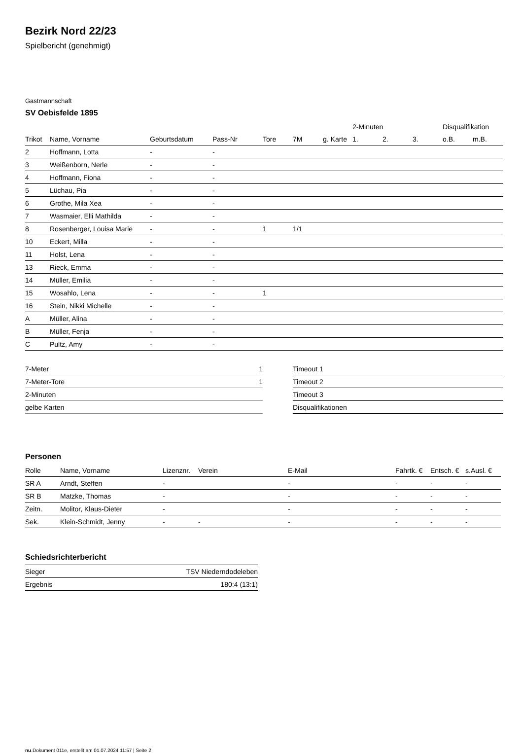Bezirk Nord 22/23
Spielbericht (genehmigt)
Gastmannschaft
SV Oebisfelde 1895
| | | | | | | | 2-Minuten | | | Disqualifikation | |
| --- | --- | --- | --- | --- | --- | --- | --- | --- | --- | --- | --- |
| Trikot | Name, Vorname | Geburtsdatum | Pass-Nr | Tore | 7M | g. Karte | 1. | 2. | 3. | o.B. | m.B. |
| 2 | Hoffmann, Lotta | - | - | | | | | | | | |
| 3 | Weißenborn, Nerle | - | - | | | | | | | | |
| 4 | Hoffmann, Fiona | - | - | | | | | | | | |
| 5 | Lüchau, Pia | - | - | | | | | | | | |
| 6 | Grothe, Mila Xea | - | - | | | | | | | | |
| 7 | Wasmaier, Elli Mathilda | - | - | | | | | | | | |
| 8 | Rosenberger, Louisa Marie | - | - | 1 | 1/1 | | | | | | |
| 10 | Eckert, Milla | - | - | | | | | | | | |
| 11 | Holst, Lena | - | - | | | | | | | | |
| 13 | Rieck, Emma | - | - | | | | | | | | |
| 14 | Müller, Emilia | - | - | | | | | | | | |
| 15 | Wosahlo, Lena | - | - | 1 | | | | | | | |
| 16 | Stein, Nikki Michelle | - | - | | | | | | | | |
| A | Müller, Alina | - | - | | | | | | | | |
| B | Müller, Fenja | - | - | | | | | | | | |
| C | Pultz, Amy | - | - | | | | | | | | |
| 7-Meter | 1 |
| 7-Meter-Tore | 1 |
| 2-Minuten | |
| gelbe Karten | |
| Timeout 1 |
| Timeout 2 |
| Timeout 3 |
| Disqualifikationen |
Personen
| Rolle | Name, Vorname | Lizenznr. | Verein | E-Mail | Fahrtk. € | Entsch. € | s.Ausl. € |
| --- | --- | --- | --- | --- | --- | --- | --- |
| SR A | Arndt, Steffen | - | | - | - | - | - |
| SR B | Matzke, Thomas | - | | - | - | - | - |
| Zeitn. | Molitor, Klaus-Dieter | - | | - | - | - | - |
| Sek. | Klein-Schmidt, Jenny | - | - | - | - | - | - |
Schiedsrichterbericht
| Sieger | TSV Niederndodeleben |
| Ergebnis | 180:4 (13:1) |
nu.Dokument 011e, erstellt am 01.07.2024 11:57 | Seite 2